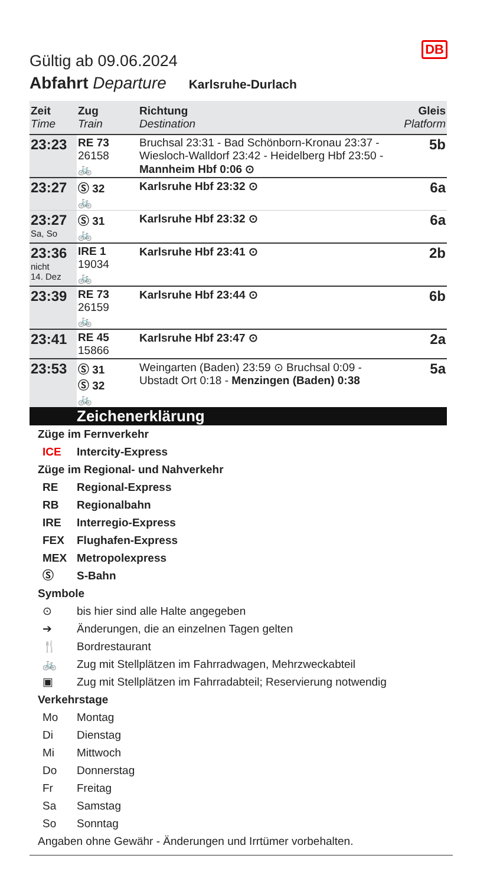Gültig ab 09.06.2024
DB
Abfahrt Departure Karlsruhe-Durlach
| Zeit Time | Zug Train | Richtung Destination | Gleis Platform |
| --- | --- | --- | --- |
| 23:23 | RE 73 26158 🚲 | Bruchsal 23:31 - Bad Schönborn-Kronau 23:37 - Wiesloch-Walldorf 23:42 - Heidelberg Hbf 23:50 - Mannheim Hbf 0:06 ⊙ | 5b |
| 23:27 | Ⓢ 32 🚲 | Karlsruhe Hbf 23:32 ⊙ | 6a |
| 23:27 Sa, So | Ⓢ 31 🚲 | Karlsruhe Hbf 23:32 ⊙ | 6a |
| 23:36 nicht 14. Dez | IRE 1 19034 🚲 | Karlsruhe Hbf 23:41 ⊙ | 2b |
| 23:39 | RE 73 26159 🚲 | Karlsruhe Hbf 23:44 ⊙ | 6b |
| 23:41 | RE 45 15866 | Karlsruhe Hbf 23:47 ⊙ | 2a |
| 23:53 | Ⓢ 31 Ⓢ 32 🚲 | Weingarten (Baden) 23:59 ⊙ Bruchsal 0:09 - Ubstadt Ort 0:18 - Menzingen (Baden) 0:38 | 5a |
Zeichenerklärung
Züge im Fernverkehr
ICE Intercity-Express
Züge im Regional- und Nahverkehr
RE Regional-Express
RB Regionalbahn
IRE Interregio-Express
FEX Flughafen-Express
MEX Metropolexpress
Ⓢ S-Bahn
Symbole
⊙ bis hier sind alle Halte angegeben
➔ Änderungen, die an einzelnen Tagen gelten
🍴 Bordrestaurant
🚲 Zug mit Stellplätzen im Fahrradwagen, Mehrzweckabteil
▣ Zug mit Stellplätzen im Fahrradabteil; Reservierung notwendig
Verkehrstage
Mo Montag
Di Dienstag
Mi Mittwoch
Do Donnerstag
Fr Freitag
Sa Samstag
So Sonntag
Angaben ohne Gewähr - Änderungen und Irrtümer vorbehalten.